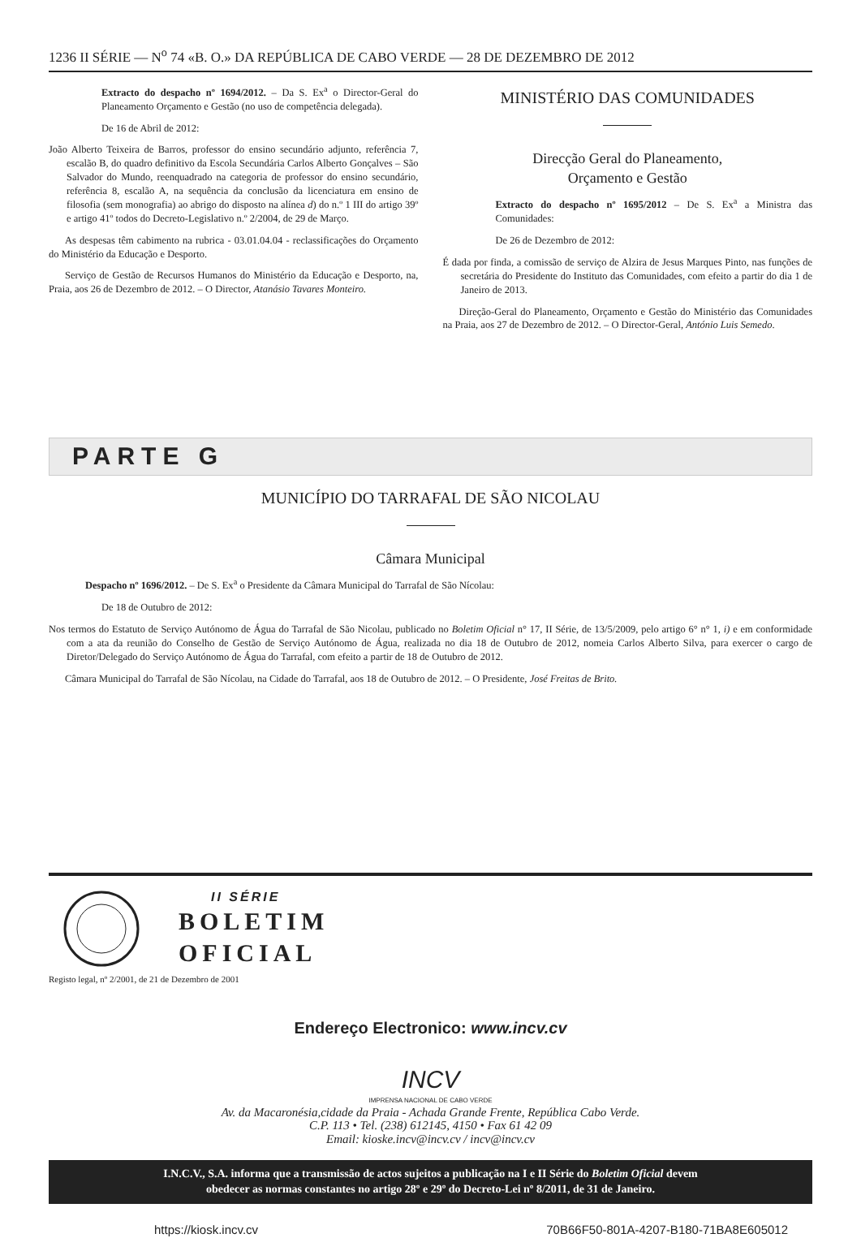1236 II SÉRIE — N<sup>o</sup> 74 «B. O.» DA REPÚBLICA DE CABO VERDE — 28 DE DEZEMBRO DE 2012
Extracto do despacho nº 1694/2012. – Da S. Ex<sup>a</sup> o Director-Geral do Planeamento Orçamento e Gestão (no uso de competência delegada).
De 16 de Abril de 2012:
João Alberto Teixeira de Barros, professor do ensino secundário adjunto, referência 7, escalão B, do quadro definitivo da Escola Secundária Carlos Alberto Gonçalves – São Salvador do Mundo, reenquadrado na categoria de professor do ensino secundário, referência 8, escalão A, na sequência da conclusão da licenciatura em ensino de filosofia (sem monografia) ao abrigo do disposto na alínea d) do n.º 1 III do artigo 39º e artigo 41º todos do Decreto-Legislativo n.º 2/2004, de 29 de Março.
As despesas têm cabimento na rubrica - 03.01.04.04 - reclassificações do Orçamento do Ministério da Educação e Desporto.
Serviço de Gestão de Recursos Humanos do Ministério da Educação e Desporto, na, Praia, aos 26 de Dezembro de 2012. – O Director, Atanásio Tavares Monteiro.
MINISTÉRIO DAS COMUNIDADES
Direcção Geral do Planeamento,
Orçamento e Gestão
Extracto do despacho nº 1695/2012 – De S. Ex<sup>a</sup> a Ministra das Comunidades:
De 26 de Dezembro de 2012:
É dada por finda, a comissão de serviço de Alzira de Jesus Marques Pinto, nas funções de secretária do Presidente do Instituto das Comunidades, com efeito a partir do dia 1 de Janeiro de 2013.
Direção-Geral do Planeamento, Orçamento e Gestão do Ministério das Comunidades na Praia, aos 27 de Dezembro de 2012. – O Director-Geral, António Luis Semedo.
PARTE G
MUNICÍPIO DO TARRAFAL DE SÃO NICOLAU
Câmara Municipal
Despacho nº 1696/2012. – De S. Ex<sup>a</sup> o Presidente da Câmara Municipal do Tarrafal de São Nícolau:
De 18 de Outubro de 2012:
Nos termos do Estatuto de Serviço Autónomo de Água do Tarrafal de São Nicolau, publicado no Boletim Oficial n° 17, II Série, de 13/5/2009, pelo artigo 6° n° 1, i) e em conformidade com a ata da reunião do Conselho de Gestão de Serviço Autónomo de Água, realizada no dia 18 de Outubro de 2012, nomeia Carlos Alberto Silva, para exercer o cargo de Diretor/Delegado do Serviço Autónomo de Água do Tarrafal, com efeito a partir de 18 de Outubro de 2012.
Câmara Municipal do Tarrafal de São Nícolau, na Cidade do Tarrafal, aos 18 de Outubro de 2012. – O Presidente, José Freitas de Brito.
II SÉRIE
BOLETIM
OFICIAL
Registo legal, nº 2/2001, de 21 de Dezembro de 2001
Endereço Electronico: www.incv.cv
INCV
IMPRENSA NACIONAL DE CABO VERDE
Av. da Macaronésia,cidade da Praia - Achada Grande Frente, República Cabo Verde.
C.P. 113 • Tel. (238) 612145, 4150 • Fax 61 42 09
Email: kioske.incv@incv.cv / incv@incv.cv
I.N.C.V., S.A. informa que a transmissão de actos sujeitos a publicação na I e II Série do Boletim Oficial devem
obedecer as normas constantes no artigo 28º e 29º do Decreto-Lei nº 8/2011, de 31 de Janeiro.
https://kiosk.incv.cv 70B66F50-801A-4207-B180-71BA8E605012